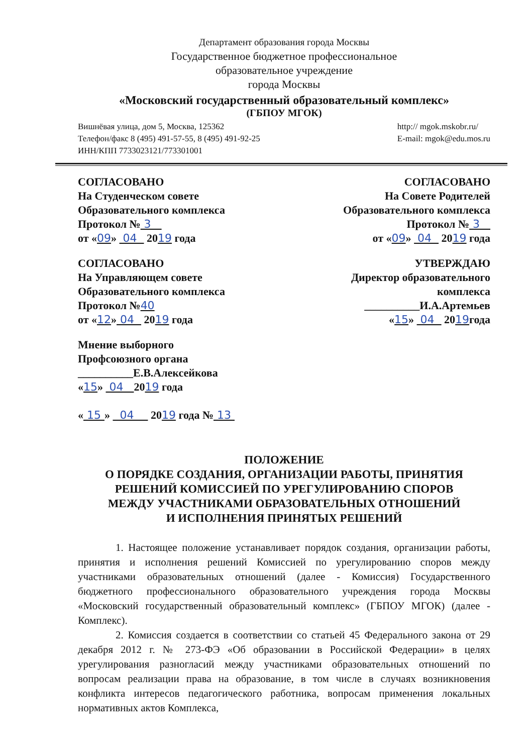Департамент образования города Москвы
Государственное бюджетное профессиональное
образовательное учреждение
города Москвы
«Московский государственный образовательный комплекс»
(ГБПОУ МГОК)
Вишнёвая улица, дом 5, Москва, 125362
Телефон/факс 8 (495) 491-57-55, 8 (495) 491-92-25
ИНН/КПП 7733023121/773301001
http:// mgok.mskobr.ru/
E-mail: mgok@edu.mos.ru
СОГЛАСОВАНО
На Студенческом совете
Образовательного комплекса
Протокол № 3
от «09» 04 2019 года
СОГЛАСОВАНО
На Совете Родителей
Образовательного комплекса
Протокол № 3
от «09» 04 2019 года
СОГЛАСОВАНО
На Управляющем совете
Образовательного комплекса
Протокол №40
от «12» 04 2019 года
УТВЕРЖДАЮ
Директор образовательного
комплекса
__________И.А.Артемьев
«15» 04 2019года
Мнение выборного
Профсоюзного органа
__________Е.В.Алексейкова
«15» 04 2019 года
« 15 » 04 2019 года № 13
ПОЛОЖЕНИЕ
О ПОРЯДКЕ СОЗДАНИЯ, ОРГАНИЗАЦИИ РАБОТЫ, ПРИНЯТИЯ
РЕШЕНИЙ КОМИССИЕЙ ПО УРЕГУЛИРОВАНИЮ СПОРОВ
МЕЖДУ УЧАСТНИКАМИ ОБРАЗОВАТЕЛЬНЫХ ОТНОШЕНИЙ
И ИСПОЛНЕНИЯ ПРИНЯТЫХ РЕШЕНИЙ
1. Настоящее положение устанавливает порядок создания, организации работы, принятия и исполнения решений Комиссией по урегулированию споров между участниками образовательных отношений (далее - Комиссия) Государственного бюджетного профессионального образовательного учреждения города Москвы «Московский государственный образовательный комплекс» (ГБПОУ МГОК) (далее - Комплекс).
2. Комиссия создается в соответствии со статьей 45 Федерального закона от 29 декабря 2012 г. № 273-ФЭ «Об образовании в Российской Федерации» в целях урегулирования разногласий между участниками образовательных отношений по вопросам реализации права на образование, в том числе в случаях возникновения конфликта интересов педагогического работника, вопросам применения локальных нормативных актов Комплекса,